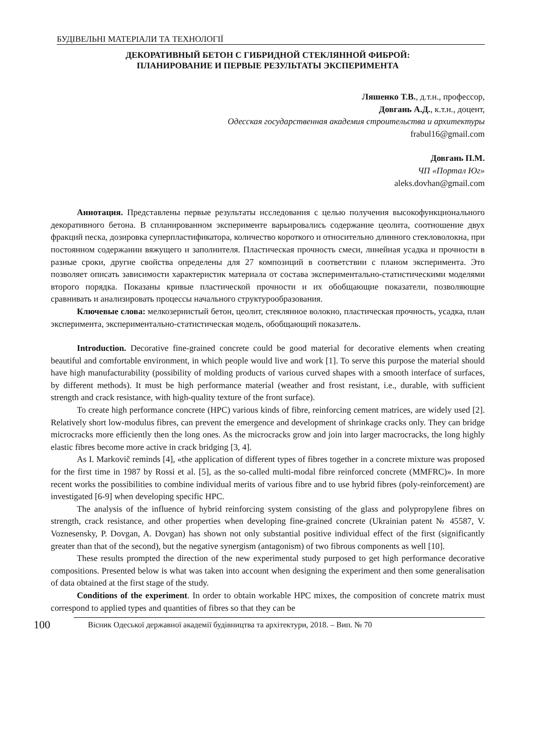БУДІВЕЛЬНІ МАТЕРІАЛИ ТА ТЕХНОЛОГІЇ
ДЕКОРАТИВНЫЙ БЕТОН С ГИБРИДНОЙ СТЕКЛЯННОЙ ФИБРОЙ:
ПЛАНИРОВАНИЕ И ПЕРВЫЕ РЕЗУЛЬТАТЫ ЭКСПЕРИМЕНТА
Ляшенко Т.В., д.т.н., профессор,
Довгань А.Д., к.т.н., доцент,
Одесская государственная академия строительства и архитектуры
frabul16@gmail.com
Довгань П.М.
ЧП «Портал Юг»
aleks.dovhan@gmail.com
Аннотация. Представлены первые результаты исследования с целью получения высокофункционального декоративного бетона. В спланированном эксперименте варьировались содержание цеолита, соотношение двух фракций песка, дозировка суперпластификатора, количество короткого и относительно длинного стекловолокна, при постоянном содержании вяжущего и заполнителя. Пластическая прочность смеси, линейная усадка и прочности в разные сроки, другие свойства определены для 27 композиций в соответствии с планом эксперимента. Это позволяет описать зависимости характеристик материала от состава экспериментально-статистическими моделями второго порядка. Показаны кривые пластической прочности и их обобщающие показатели, позволяющие сравнивать и анализировать процессы начального структурообразования.
Ключевые слова: мелкозернистый бетон, цеолит, стеклянное волокно, пластическая прочность, усадка, план эксперимента, экспериментально-статистическая модель, обобщающий показатель.
Introduction. Decorative fine-grained concrete could be good material for decorative elements when creating beautiful and comfortable environment, in which people would live and work [1]. To serve this purpose the material should have high manufacturability (possibility of molding products of various curved shapes with a smooth interface of surfaces, by different methods). It must be high performance material (weather and frost resistant, i.e., durable, with sufficient strength and crack resistance, with high-quality texture of the front surface).
To create high performance concrete (HPC) various kinds of fibre, reinforcing cement matrices, are widely used [2]. Relatively short low-modulus fibres, can prevent the emergence and development of shrinkage cracks only. They can bridge microcracks more efficiently then the long ones. As the microcracks grow and join into larger macrocracks, the long highly elastic fibres become more active in crack bridging [3, 4].
As I. Markovič reminds [4], «the application of different types of fibres together in a concrete mixture was proposed for the first time in 1987 by Rossi et al. [5], as the so-called multi-modal fibre reinforced concrete (MMFRC)». In more recent works the possibilities to combine individual merits of various fibre and to use hybrid fibres (poly-reinforcement) are investigated [6-9] when developing specific HPC.
The analysis of the influence of hybrid reinforcing system consisting of the glass and polypropylene fibres on strength, crack resistance, and other properties when developing fine-grained concrete (Ukrainian patent № 45587, V. Voznesensky, P. Dovgan, A. Dovgan) has shown not only substantial positive individual effect of the first (significantly greater than that of the second), but the negative synergism (antagonism) of two fibrous components as well [10].
These results prompted the direction of the new experimental study purposed to get high performance decorative compositions. Presented below is what was taken into account when designing the experiment and then some generalisation of data obtained at the first stage of the study.
Conditions of the experiment. In order to obtain workable HPC mixes, the composition of concrete matrix must correspond to applied types and quantities of fibres so that they can be
100
Вісник Одеської державної академії будівництва та архітектури, 2018. – Вип. № 70